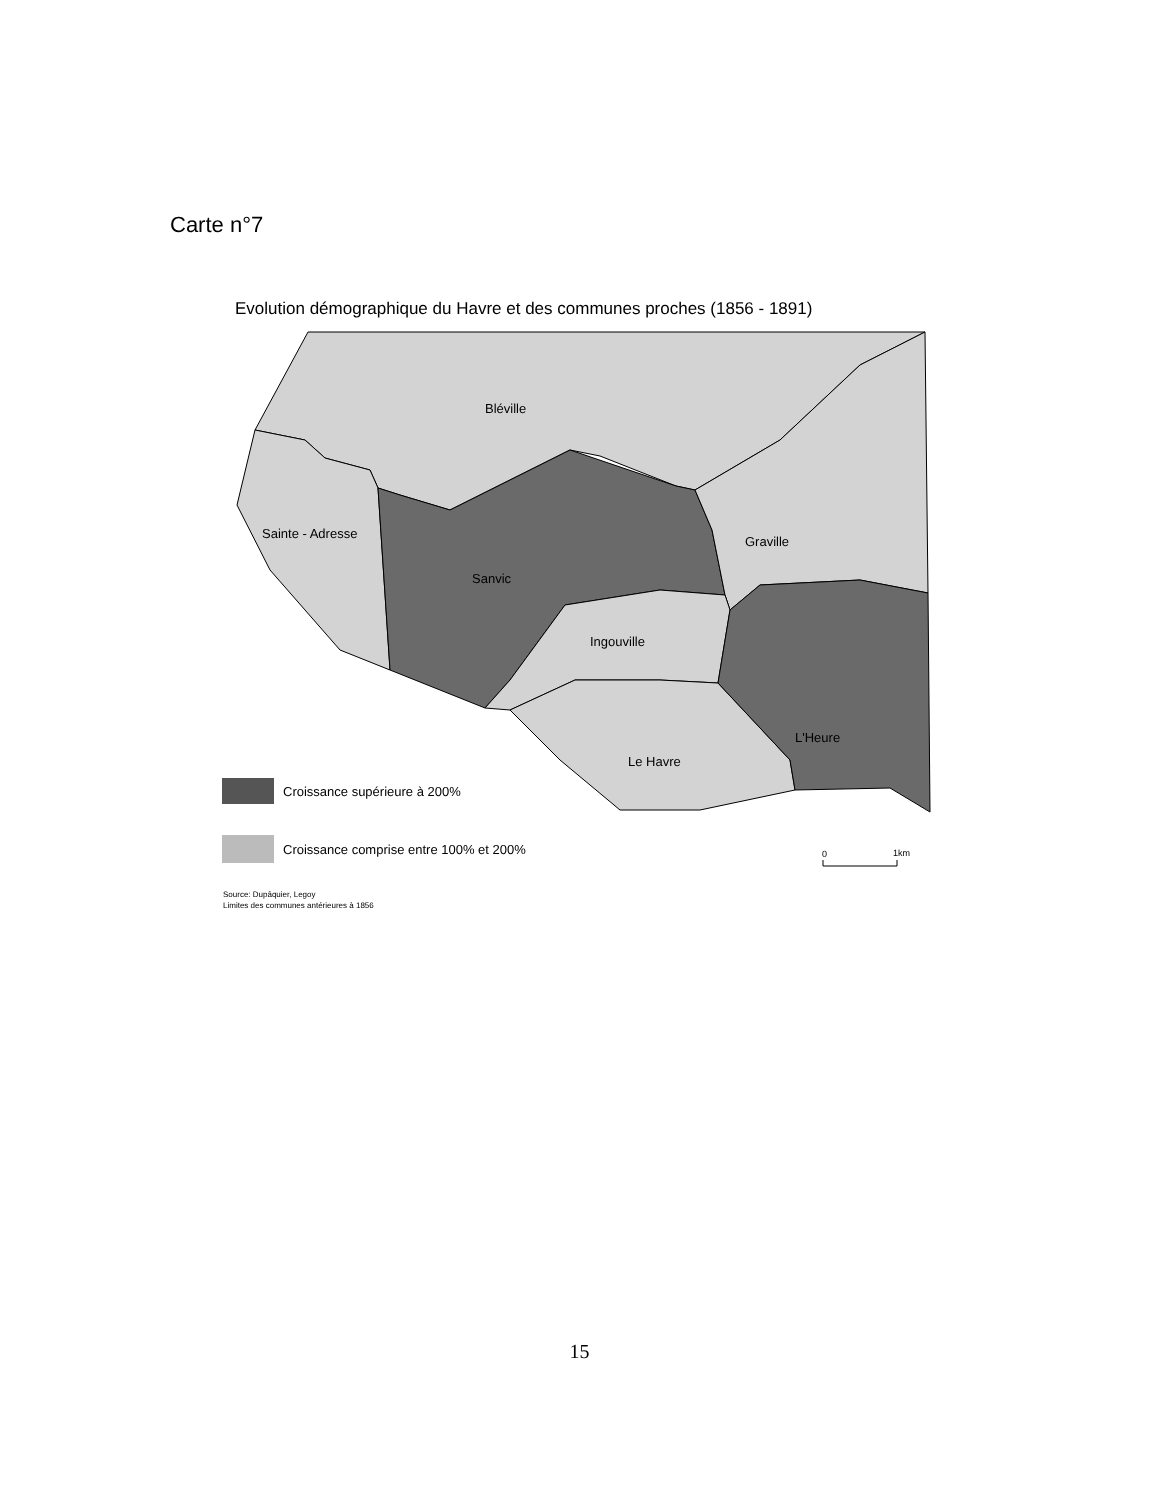Carte n°7
Evolution démographique du Havre et des communes proches (1856 - 1891)
Bléville
Sainte - Adresse
Sanvic
Graville
Ingouville
L'Heure
Le Havre
Croissance supérieure à 200%
Croissance comprise entre 100% et 200%
0
1km
Source: Dupâquier, Legoy
Limites des communes antérieures à 1856
15